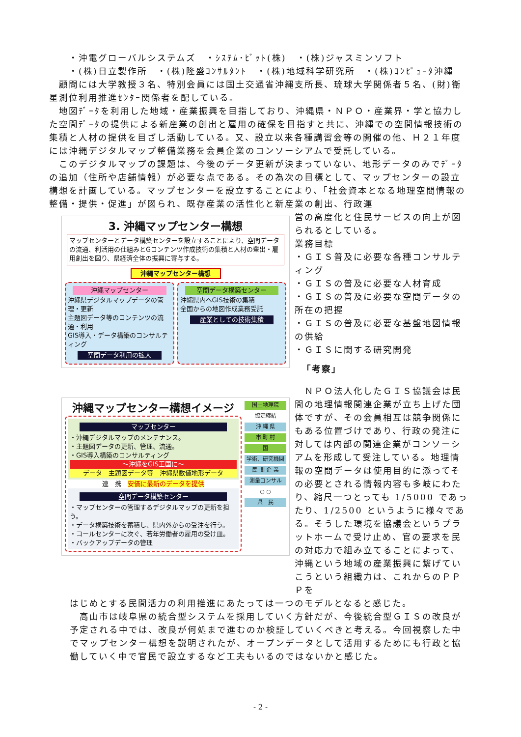・沖電グローバルシステムズ　・ｼｽﾃﾑ･ﾋﾞｯﾄ(株)　・(株)ジャスミンソフト
　　・(株)日立製作所　・(株)隆盛ｺﾝｻﾙﾀﾝﾄ　・(株)地域科学研究所　・(株)ｺﾝﾋﾟｭｰﾀ沖縄
　顧問には大学教授３名、特別会員には国土交通省沖縄支所長、琉球大学関係者５名、(財)衛星測位利用推進ｾﾝﾀｰ関係者を配している。
　地図ﾃﾞｰﾀを利用した地域・産業振興を目指しており、沖縄県・ＮＰＯ・産業界・学と協力した空間ﾃﾞｰﾀの提供による新産業の創出と雇用の確保を目指すと共に、沖縄での空間情報技術の集積と人材の提供を目ざし活動している。又、設立以来各種講習会等の開催の他、Ｈ２１年度には沖縄デジタルマップ整備業務を会員企業のコンソーシアムで受託している。
　このデジタルマップの課題は、今後のデータ更新が決まっていない、地形データのみでﾃﾞｰﾀの追加（住所や店舗情報）が必要な点である。その為次の目標として、マップセンターの設立構想を計画している。マップセンターを設立することにより、「社会資本となる地理空間情報の整備・提供・促進」が図られ、既存産業の活性化と新産業の創出、行政運
3. 沖縄マップセンター構想
マップセンターとデータ構築センターを設立することにより、空間データの流通、利活用の仕組みとGコンテンツ作成技術の集積と人材の輩出・雇用創出を図り、県経済全体の振興に寄与する。
沖縄マップセンター構想
沖縄マップセンター
沖縄県デジタルマップデータの管理・更新
主題図データ等のコンテンツの流通・利用
GIS導入・データ構築のコンサルティング
空間データ利用の拡大
空間データ構築センター
沖縄県内へGIS技術の集積
全国からの地図作成業務受託
産業としての技術集積
沖縄マップセンター構想イメージ
マップセンター
・沖縄デジタルマップのメンテナンス。
・主題図データの更新、管理、流通。
・GIS導入構築のコンサルティング
～沖縄をGIS王国に～
データ　主題図データ等　沖縄県数値地形データ
連　携　安価に最新のデータを提供
空間データ構築センター
・マップセンターの管理するデジタルマップの更新を担う。
・データ構築技術を蓄積し、県内外からの受注を行う。
・コールセンターに次ぐ、若年労働者の雇用の受け皿。
・バックアップデータの管理
国土地理院
協定締結
沖 縄 県
市 町 村
国
学術、研究機関
民 間 企 業
測量コンサル
○ ○
県　民
営の高度化と住民サービスの向上が図られるとしている。
業務目標
・ＧＩＳ普及に必要な各種コンサルティング
・ＧＩＳの普及に必要な人材育成
・ＧＩＳの普及に必要な空間データの所在の把握
・ＧＩＳの普及に必要な基盤地図情報の供給
・ＧＩＳに関する研究開発
「考察」
　ＮＰＯ法人化したＧＩＳ協議会は民間の地理情報関連企業が立ち上げた団体ですが、その会員相互は競争関係にもある位置づけであり、行政の発注に対しては内部の関連企業がコンソーシアムを形成して受注している。地理情報の空間データは使用目的に添ってその必要とされる情報内容も多岐にわたり、縮尺一つとっても 1/5000 であったり、1/2500 というように様々である。そうした環境を協議会というプラットホームで受け止め、官の要求を民の対応力で組み立てることによって、沖縄という地域の産業振興に繋げていこうという組織力は、これからのＰＰＰを
はじめとする民間活力の利用推進にあたっては一つのモデルとなると感じた。
　高山市は岐阜県の統合型システムを採用していく方針だが、今後統合型ＧＩＳの改良が予定される中では、改良が何処まで進むのか検証していくべきと考える。今回視察した中でマップセンター構想を説明されたが、オープンデータとして活用するためにも行政と協働していく中で官民で設立するなど工夫もいるのではないかと感じた。
- 2 -